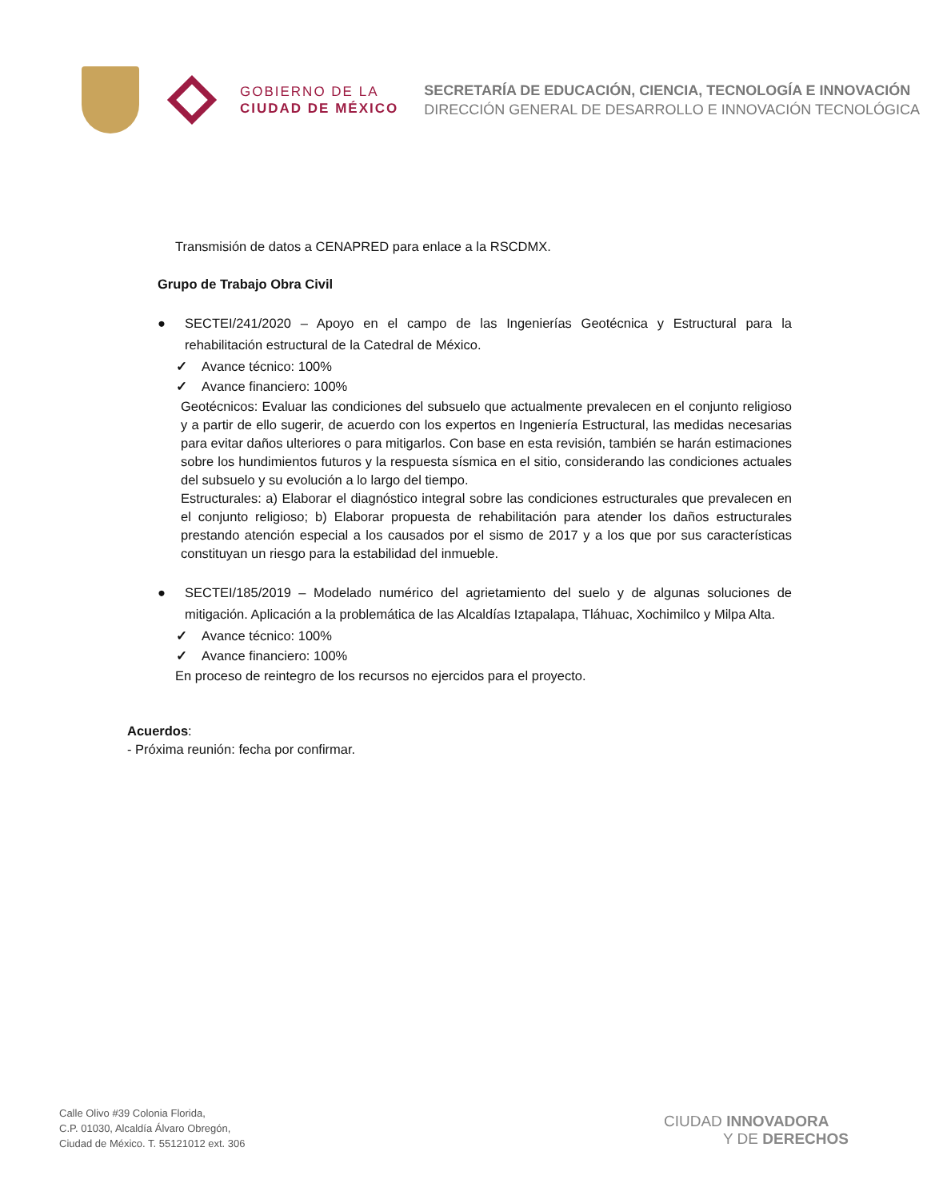GOBIERNO DE LA
CIUDAD DE MÉXICO
SECRETARÍA DE EDUCACIÓN, CIENCIA, TECNOLOGÍA E INNOVACIÓN
DIRECCIÓN GENERAL DE DESARROLLO E INNOVACIÓN TECNOLÓGICA
Transmisión de datos a CENAPRED para enlace a la RSCDMX.
Grupo de Trabajo Obra Civil
● SECTEI/241/2020 – Apoyo en el campo de las Ingenierías Geotécnica y Estructural para la rehabilitación estructural de la Catedral de México.
✓ Avance técnico: 100%
✓ Avance financiero: 100%
Geotécnicos: Evaluar las condiciones del subsuelo que actualmente prevalecen en el conjunto religioso y a partir de ello sugerir, de acuerdo con los expertos en Ingeniería Estructural, las medidas necesarias para evitar daños ulteriores o para mitigarlos. Con base en esta revisión, también se harán estimaciones sobre los hundimientos futuros y la respuesta sísmica en el sitio, considerando las condiciones actuales del subsuelo y su evolución a lo largo del tiempo.
Estructurales: a) Elaborar el diagnóstico integral sobre las condiciones estructurales que prevalecen en el conjunto religioso; b) Elaborar propuesta de rehabilitación para atender los daños estructurales prestando atención especial a los causados por el sismo de 2017 y a los que por sus características constituyan un riesgo para la estabilidad del inmueble.
● SECTEI/185/2019 – Modelado numérico del agrietamiento del suelo y de algunas soluciones de mitigación. Aplicación a la problemática de las Alcaldías Iztapalapa, Tláhuac, Xochimilco y Milpa Alta.
✓ Avance técnico: 100%
✓ Avance financiero: 100%
En proceso de reintegro de los recursos no ejercidos para el proyecto.
Acuerdos:
- Próxima reunión: fecha por confirmar.
Calle Olivo #39 Colonia Florida,
C.P. 01030, Alcaldía Álvaro Obregón,
Ciudad de México. T. 55121012 ext. 306
CIUDAD INNOVADORA
Y DE DERECHOS